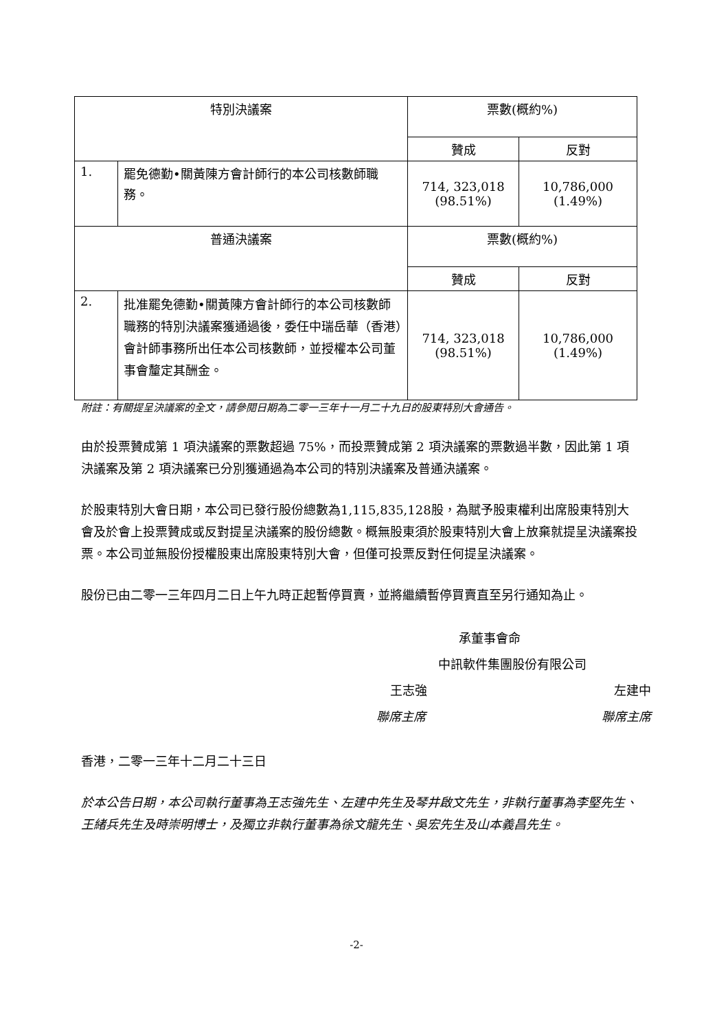| 特別決議案 | | 票數(概約%) | |
| --- | --- | --- | --- |
| | | 贊成 | 反對 |
| 1. | 罷免德勤•關黃陳方會計師行的本公司核數師職務。 | 714, 323,018 (98.51%) | 10,786,000 (1.49%) |
| 普通決議案 | | 票數(概約%) | |
| | | 贊成 | 反對 |
| 2. | 批准罷免德勤•關黃陳方會計師行的本公司核數師職務的特別決議案獲通過後，委任中瑞岳華（香港）會計師事務所出任本公司核數師，並授權本公司董事會釐定其酬金。 | 714, 323,018 (98.51%) | 10,786,000 (1.49%) |
附註：有關提呈決議案的全文，請參閱日期為二零一三年十一月二十九日的股東特別大會通告。
由於投票贊成第 1 項決議案的票數超過 75%，而投票贊成第 2 項決議案的票數過半數，因此第 1 項決議案及第 2 項決議案已分別獲通過為本公司的特別決議案及普通決議案。
於股東特別大會日期，本公司已發行股份總數為1,115,835,128股，為賦予股東權利出席股東特別大會及於會上投票贊成或反對提呈決議案的股份總數。概無股東須於股東特別大會上放棄就提呈決議案投票。本公司並無股份授權股東出席股東特別大會，但僅可投票反對任何提呈決議案。
股份已由二零一三年四月二日上午九時正起暫停買賣，並將繼續暫停買賣直至另行通知為止。
承董事會命
中訊軟件集團股份有限公司
王志強 左建中
聯席主席 聯席主席
香港，二零一三年十二月二十三日
於本公告日期，本公司執行董事為王志強先生、左建中先生及琴井啟文先生，非執行董事為李堅先生、王緒兵先生及時崇明博士，及獨立非執行董事為徐文龍先生、吳宏先生及山本義昌先生。
-2-